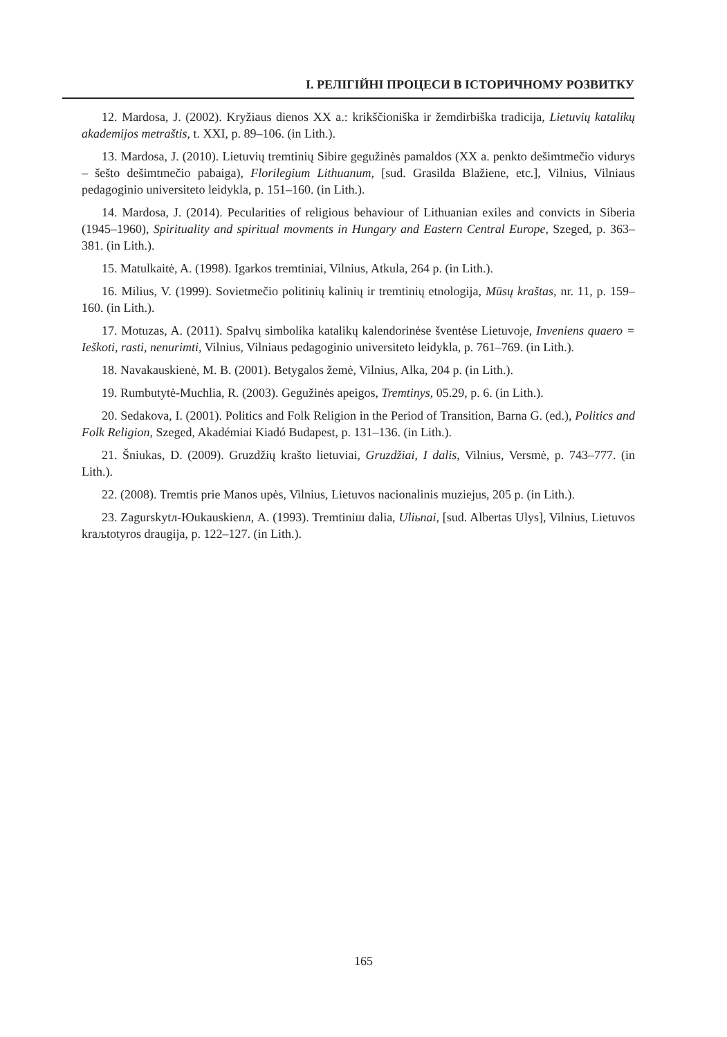І. РЕЛІГІЙНІ ПРОЦЕСИ В ІСТОРИЧНОМУ РОЗВИТКУ
12. Mardosa, J. (2002). Kryžiaus dienos XX a.: krikščioniška ir žemdirbiška tradicija, Lietuvių katalikų akademijos metraštis, t. XXI, p. 89–106. (in Lith.).
13. Mardosa, J. (2010). Lietuvių tremtinių Sibire gegužinės pamaldos (XX a. penkto dešimtmečio vidurys – šešto dešimtmečio pabaiga), Florilegium Lithuanum, [sud. Grasilda Blažiene, etc.], Vilnius, Vilniaus pedagoginio universiteto leidykla, p. 151–160. (in Lith.).
14. Mardosa, J. (2014). Pecularities of religious behaviour of Lithuanian exiles and convicts in Siberia (1945–1960), Spirituality and spiritual movments in Hungary and Eastern Central Europe, Szeged, p. 363–381. (in Lith.).
15. Matulkaitė, A. (1998). Igarkos tremtiniai, Vilnius, Atkula, 264 p. (in Lith.).
16. Milius, V. (1999). Sovietmečio politinių kalinių ir tremtinių etnologija, Mūsų kraštas, nr. 11, p. 159–160. (in Lith.).
17. Motuzas, A. (2011). Spalvų simbolika katalikų kalendorinėse šventėse Lietuvoje, Inveniens quaero = Ieškoti, rasti, nenurimti, Vilnius, Vilniaus pedagoginio universiteto leidykla, p. 761–769. (in Lith.).
18. Navakauskienė, M. B. (2001). Betygalos žemė, Vilnius, Alka, 204 p. (in Lith.).
19. Rumbutytė-Muchlia, R. (2003). Gegužinės apeigos, Tremtinys, 05.29, p. 6. (in Lith.).
20. Sedakova, I. (2001). Politics and Folk Religion in the Period of Transition, Barna G. (ed.), Politics and Folk Religion, Szeged, Akadémiai Kiadó Budapest, p. 131–136. (in Lith.).
21. Šniukas, D. (2009). Gruzdžių krašto lietuviai, Gruzdžiai, I dalis, Vilnius, Versmė, p. 743–777. (in Lith.).
22. (2008). Tremtis prie Manos upės, Vilnius, Lietuvos nacionalinis muziejus, 205 p. (in Lith.).
23. Zagurskytл-Юukauskienл, A. (1993). Tremtiniш dalia, Uliьnai, [sud. Albertas Ulys], Vilnius, Lietuvos kraљtotyros draugija, p. 122–127. (in Lith.).
165